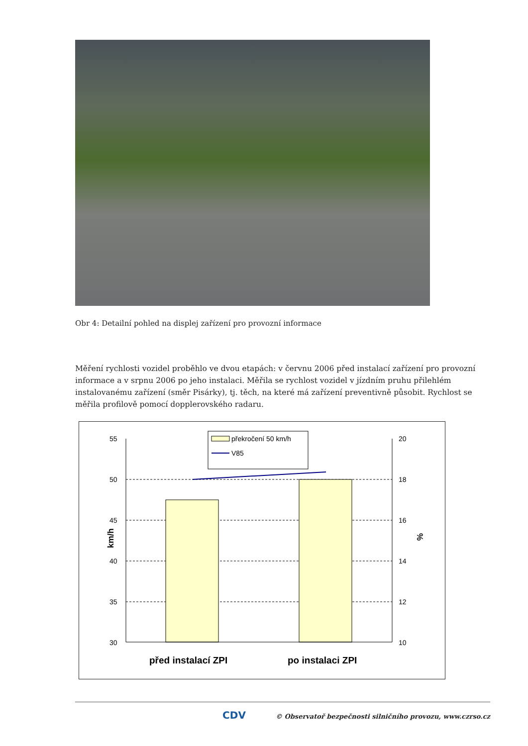Obr 4: Detailní pohled na displej zařízení pro provozní informace
Měření rychlosti vozidel proběhlo ve dvou etapách: v červnu 2006 před instalací zařízení pro provozní informace a v srpnu 2006 po jeho instalaci. Měřila se rychlost vozidel v jízdním pruhu přilehlém instalovanému zařízení (směr Pisárky), tj. těch, na které má zařízení preventivně působit. Rychlost se měřila profilově pomocí dopplerovského radaru.
55
50
45
40
35
30
20
18
16
14
12
10
km/h
%
před instalací ZPI
po instalaci ZPI
překročení 50 km/h
V85
CDV © Observatoř bezpečnosti silničního provozu, www.czrso.cz